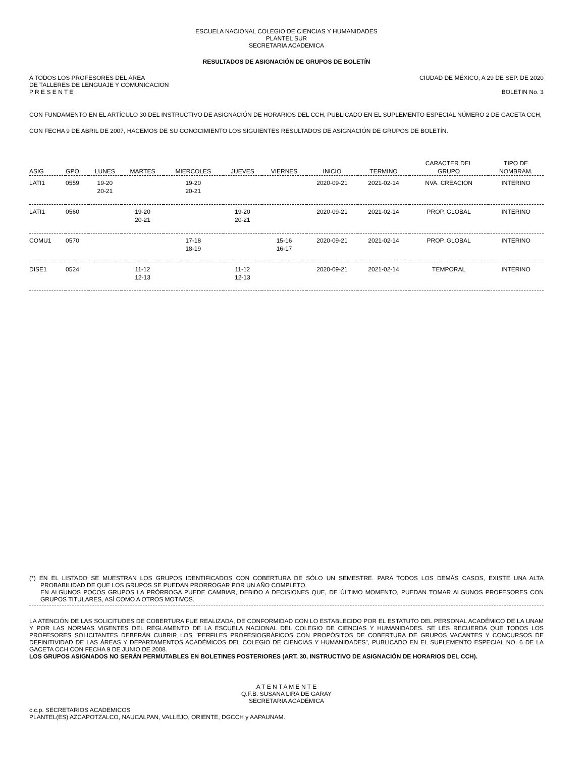ESCUELA NACIONAL COLEGIO DE CIENCIAS Y HUMANIDADES
PLANTEL SUR
SECRETARIA ACADEMICA
RESULTADOS DE ASIGNACIÓN DE GRUPOS DE BOLETÍN
A TODOS LOS PROFESORES DEL ÁREA CIUDAD DE MÉXICO, A 29 DE SEP. DE 2020
DE TALLERES DE LENGUAJE Y COMUNICACION
P R E S E N T E BOLETIN No. 3
CON FUNDAMENTO EN EL ARTÍCULO 30 DEL INSTRUCTIVO DE ASIGNACIÓN DE HORARIOS DEL CCH, PUBLICADO EN EL SUPLEMENTO ESPECIAL NÚMERO 2 DE GACETA CCH, CON FECHA 9 DE ABRIL DE 2007, HACEMOS DE SU CONOCIMIENTO LOS SIGUIENTES RESULTADOS DE ASIGNACIÓN DE GRUPOS DE BOLETÍN.
| ASIG | GPO | LUNES | MARTES | MIERCOLES | JUEVES | VIERNES | INICIO | TERMINO | CARACTER DEL GRUPO | TIPO DE NOMBRAM. |
| --- | --- | --- | --- | --- | --- | --- | --- | --- | --- | --- |
| LATI1 | 0559 | 19-20 20-21 | | 19-20 20-21 | | | 2020-09-21 | 2021-02-14 | NVA. CREACION | INTERINO |
| LATI1 | 0560 | | 19-20 20-21 | | 19-20 20-21 | | 2020-09-21 | 2021-02-14 | PROP. GLOBAL | INTERINO |
| COMU1 | 0570 | | | 17-18 18-19 | | 15-16 16-17 | 2020-09-21 | 2021-02-14 | PROP. GLOBAL | INTERINO |
| DISE1 | 0524 | | 11-12 12-13 | | 11-12 12-13 | | 2020-09-21 | 2021-02-14 | TEMPORAL | INTERINO |
(*) EN EL LISTADO SE MUESTRAN LOS GRUPOS IDENTIFICADOS CON COBERTURA DE SÓLO UN SEMESTRE. PARA TODOS LOS DEMÁS CASOS, EXISTE UNA ALTA PROBABILIDAD DE QUE LOS GRUPOS SE PUEDAN PRORROGAR POR UN AÑO COMPLETO.
EN ALGUNOS POCOS GRUPOS LA PRÓRROGA PUEDE CAMBIAR, DEBIDO A DECISIONES QUE, DE ÚLTIMO MOMENTO, PUEDAN TOMAR ALGUNOS PROFESORES CON GRUPOS TITULARES, ASÍ COMO A OTROS MOTIVOS.
LA ATENCIÓN DE LAS SOLICITUDES DE COBERTURA FUE REALIZADA, DE CONFORMIDAD CON LO ESTABLECIDO POR EL ESTATUTO DEL PERSONAL ACADÉMICO DE LA UNAM Y POR LAS NORMAS VIGENTES DEL REGLAMENTO DE LA ESCUELA NACIONAL DEL COLEGIO DE CIENCIAS Y HUMANIDADES. SE LES RECUERDA QUE TODOS LOS PROFESORES SOLICITANTES DEBERÁN CUBRIR LOS "PERFILES PROFESIOGRÁFICOS CON PROPÓSITOS DE COBERTURA DE GRUPOS VACANTES Y CONCURSOS DE DEFINITIVIDAD DE LAS ÁREAS Y DEPARTAMENTOS ACADÉMICOS DEL COLEGIO DE CIENCIAS Y HUMANIDADES", PUBLICADO EN EL SUPLEMENTO ESPECIAL NO. 6 DE LA GACETA CCH CON FECHA 9 DE JUNIO DE 2008.
LOS GRUPOS ASIGNADOS NO SERÁN PERMUTABLES EN BOLETINES POSTERIORES (ART. 30, INSTRUCTIVO DE ASIGNACIÓN DE HORARIOS DEL CCH).
A T E N T A M E N T E
Q.F.B. SUSANA LIRA DE GARAY
SECRETARIA ACADÉMICA
c.c.p. SECRETARIOS ACADEMICOS
PLANTEL(ES) AZCAPOTZALCO, NAUCALPAN, VALLEJO, ORIENTE, DGCCH y AAPAUNAM.